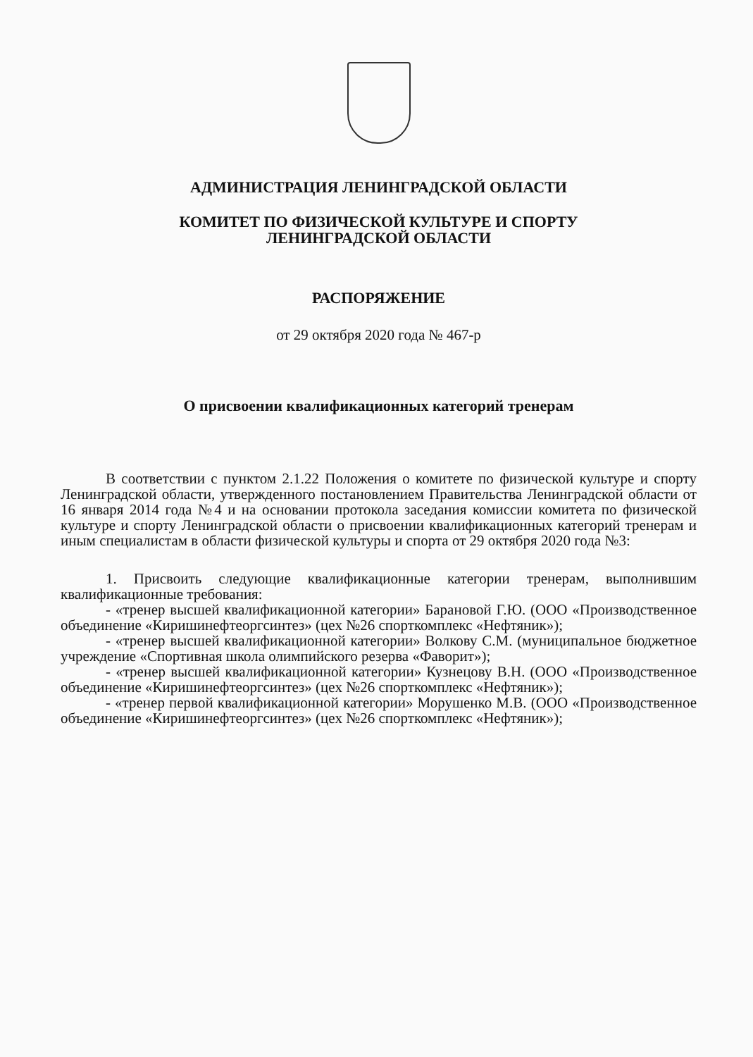АДМИНИСТРАЦИЯ ЛЕНИНГРАДСКОЙ ОБЛАСТИ
КОМИТЕТ ПО ФИЗИЧЕСКОЙ КУЛЬТУРЕ И СПОРТУ
ЛЕНИНГРАДСКОЙ ОБЛАСТИ
РАСПОРЯЖЕНИЕ
от 29 октября 2020 года № 467-р
О присвоении квалификационных категорий тренерам
В соответствии с пунктом 2.1.22 Положения о комитете по физической культуре и спорту Ленинградской области, утвержденного постановлением Правительства Ленинградской области от 16 января 2014 года №4 и на основании протокола заседания комиссии комитета по физической культуре и спорту Ленинградской области о присвоении квалификационных категорий тренерам и иным специалистам в области физической культуры и спорта от 29 октября 2020 года №3:
1. Присвоить следующие квалификационные категории тренерам, выполнившим квалификационные требования:
- «тренер высшей квалификационной категории» Барановой Г.Ю. (ООО «Производственное объединение «Киришинефтеоргсинтез» (цех №26 спорткомплекс «Нефтяник»);
- «тренер высшей квалификационной категории» Волкову С.М. (муниципальное бюджетное учреждение «Спортивная школа олимпийского резерва «Фаворит»);
- «тренер высшей квалификационной категории» Кузнецову В.Н. (ООО «Производственное объединение «Киришинефтеоргсинтез» (цех №26 спорткомплекс «Нефтяник»);
- «тренер первой квалификационной категории» Морушенко М.В. (ООО «Производственное объединение «Киришинефтеоргсинтез» (цех №26 спорткомплекс «Нефтяник»);